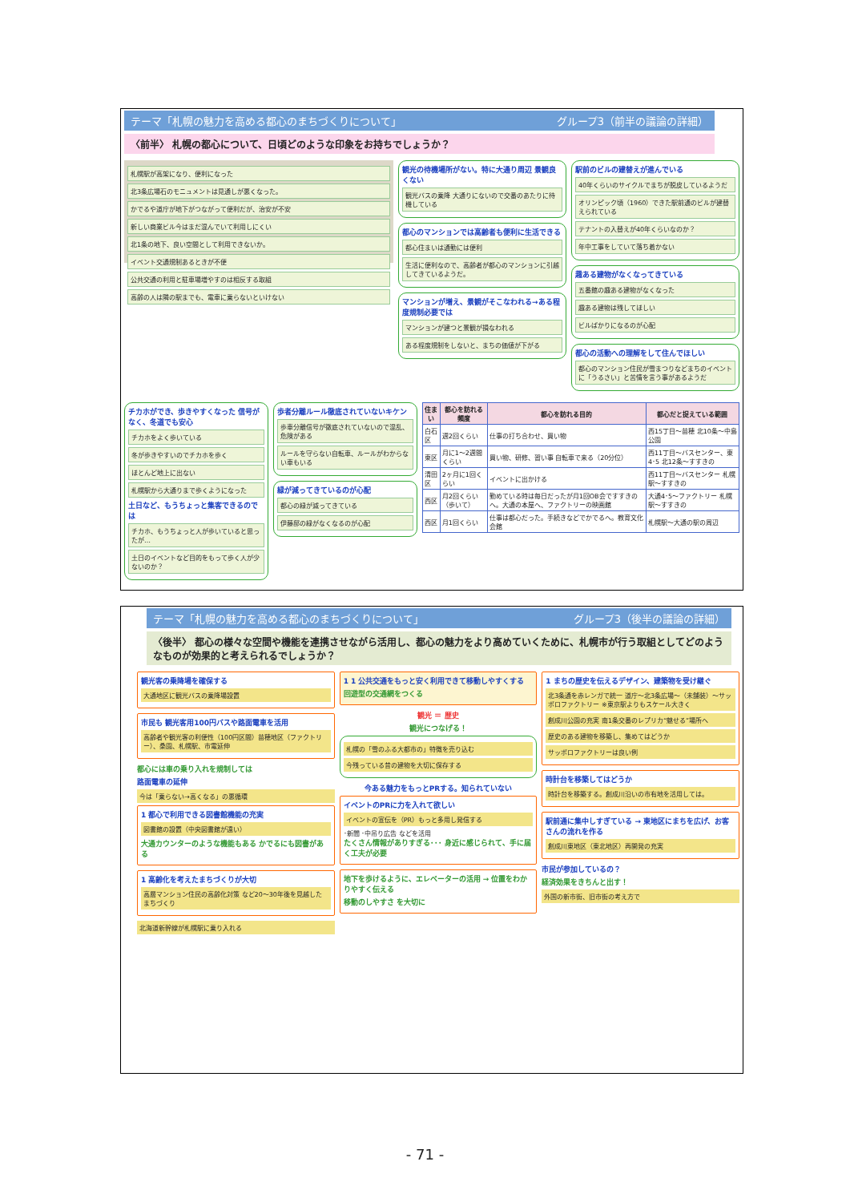テーマ「札幌の魅力を高める都心のまちづくりについて」 グループ3（前半の議論の詳細）
〈前半〉 札幌の都心について、日頃どのような印象をお持ちでしょうか？
札幌駅が高架になり、便利になった
北3条広場石のモニュメントは見通しが悪くなった。
かでるや道庁が地下がつながって便利だが、治安が不安
新しい商業ビル今はまだ混んでいて利用しにくい
北1条の地下、良い空間として利用できないか。
イベント交通規制あるときが不便
公共交通の利用と駐車場増やすのは相反する取組
高齢の人は隣の駅までも、電車に乗らないといけない
観光の待機場所がない。特に大通り周辺 景観良くない
観光バスの乗降 大通りにないので交番のあたりに待機している
都心のマンションでは高齢者も便利に生活できる
都心住まいは通勤には便利
生活に便利なので、高齢者が都心のマンションに引越してきているようだ。
マンションが増え、景観がそこなわれる→ある程度規制必要では
マンションが建つと景観が損なわれる
ある程度規制をしないと、まちの価値が下がる
駅前のビルの建替えが進んでいる
40年くらいのサイクルでまちが脱皮しているようだ
オリンピック頃（1960）できた駅前通のビルが建替えられている
テナントの入替えが40年くらいなのか？
年中工事をしていて落ち着かない
趣ある建物がなくなってきている
五番館の趣ある建物がなくなった
趣ある建物は残してほしい
ビルばかりになるのが心配
都心の活動への理解をして住んでほしい
都心のマンション住民が雪まつりなどまちのイベントに「うるさい」と苦情を言う事があるようだ
チカホができ、歩きやすくなった 信号がなく、冬道でも安心
チカホをよく歩いている
冬が歩きやすいのでチカホを歩く
ほとんど地上に出ない
札幌駅から大通りまで歩くようになった
土日など、もうちょっと集客できるのでは
チカホ、もうちょっと人が歩いていると思ったが…
土日のイベントなど目的をもって歩く人が少ないのか？
歩者分離ルール徹底されていないキケン
歩車分離信号が徹底されていないので混乱、危険がある
ルールを守らない自転車、ルールがわからない車もいる
緑が減ってきているのが心配
都心の緑が減ってきている
伊藤邸の緑がなくなるのが心配
| 住まい | 都心を訪れる頻度 | 都心を訪れる目的 | 都心だと捉えている範囲 |
| --- | --- | --- | --- |
| 白石区 | 週2回くらい | 仕事の打ち合わせ、買い物 | 西15丁目～苗穂 北10条～中島公園 |
| 東区 | 月に1～2週間くらい | 買い物、研修、習い事 自転車で来る（20分位） | 西11丁目～バスセンター、東4･5 北12条～すすきの |
| 清田区 | 2ヶ月に1回くらい | イベントに出かける | 西11丁目～バスセンター 札幌駅～すすきの |
| 西区 | 月2回くらい（歩いて） | 勤めている時は毎日だったが月1回OB会ですすきのへ。大通の本屋へ、ファクトリーの映画館 | 大通4･5～ファクトリー 札幌駅～すすきの |
| 西区 | 月1回くらい | 仕事は都心だった。手続きなどでかでるへ。教育文化会館 | 札幌駅～大通の駅の周辺 |
テーマ「札幌の魅力を高める都心のまちづくりについて」 グループ3（後半の議論の詳細）
〈後半〉 都心の様々な空間や機能を連携させながら活用し、都心の魅力をより高めていくために、札幌市が行う取組としてどのようなものが効果的と考えられるでしょうか？
観光客の乗降場を確保する
大通地区に観光バスの乗降場設置
市民も 観光客用100円バスや路面電車を活用
高齢者や観光客の利便性（100円区間）苗穂地区（ファクトリー）、桑園、札幌駅、市電延伸
都心には車の乗り入れを規制しては
路面電車の延伸
今は「乗らない→高くなる」の悪循環
1 都心で利用できる図書館機能の充実
図書館の設置（中央図書館が遠い）
大通カウンターのような機能もある かでるにも図書がある
1 高齢化を考えたまちづくりが大切
高層マンション住民の高齢化対策 など20～30年後を見越したまちづくり
北海道新幹線が札幌駅に乗り入れる
1 1 公共交通をもっと安く利用できて移動しやすくする
回遊型の交通網をつくる
観光 ＝ 歴史
観光につなげる！
札幌の「雪のふる大都市の」特徴を売り込む
今残っている昔の建物を大切に保存する
今ある魅力をもっとPRする。知られていない
イベントのPRに力を入れて欲しい
イベントの宣伝を（PR）もっと多用し発信する
･新聞 ･中吊り広告 などを活用
たくさん情報がありすぎる･･･ 身近に感じられて、手に届く工夫が必要
地下を歩けるように、エレベーターの活用 → 位置をわかりやすく伝える
移動のしやすさ を大切に
1 まちの歴史を伝えるデザイン、建築物を受け継ぐ
北3条通を赤レンガで統一 道庁～北3条広場～（未舗装）～サッポロファクトリー ※東京駅よりもスケール大きく
創成川公園の充実 南1条交番のレプリカ“魅せる”場所へ
歴史のある建物を移築し、集めてはどうか
サッポロファクトリーは良い例
時計台を移築してはどうか
時計台を移築する。創成川沿いの市有地を活用しては。
駅前通に集中しすぎている → 東地区にまちを広げ、お客さんの流れを作る
創成川東地区（東北地区）再開発の充実
市民が参加しているの？
経済効果をきちんと出す！
外国の新市街、旧市街の考え方で
- 71 -